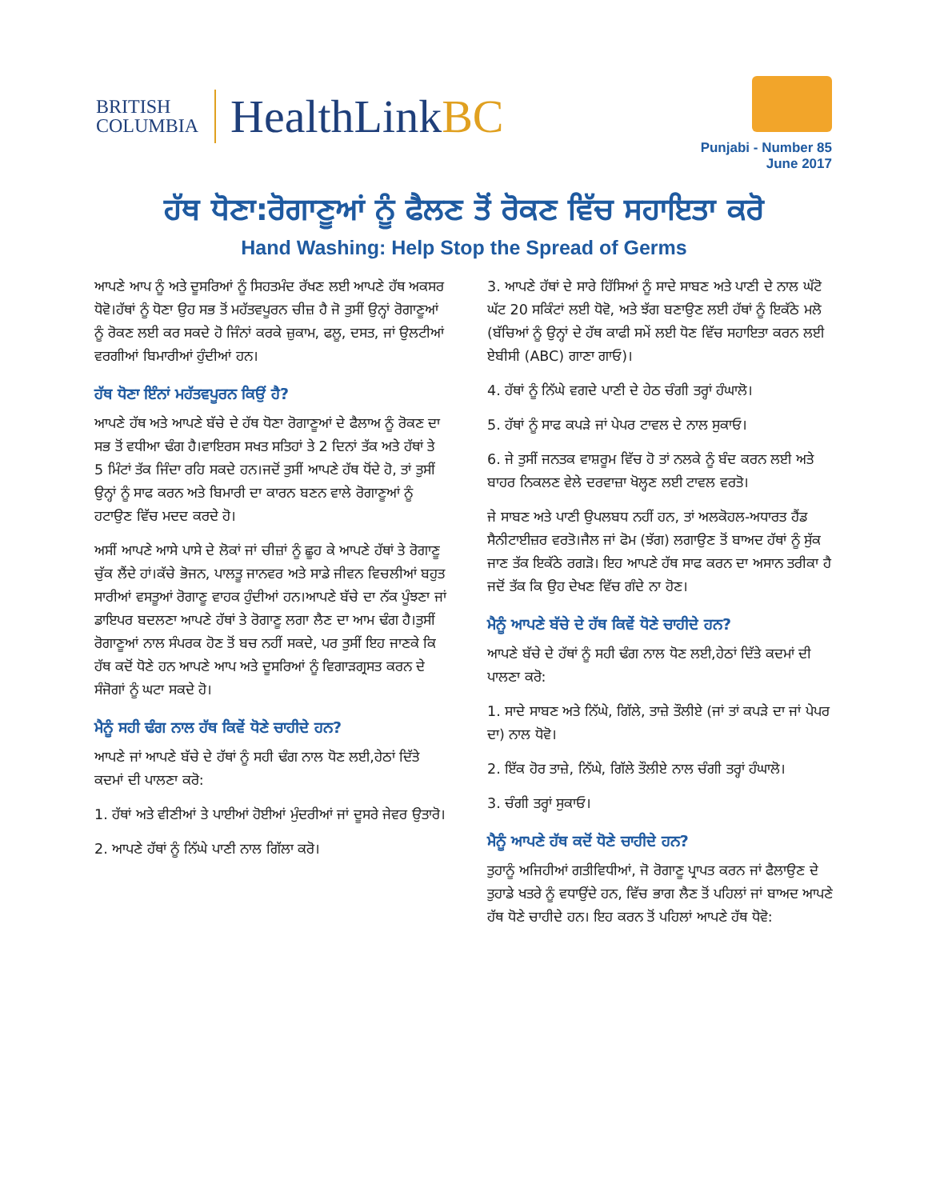BRITISH
COLUMBIA
HealthLinkBC
Punjabi - Number 85
June 2017
ਹੱਥ ਧੋਣਾ:ਰੋਗਾਣੂਆਂ ਨੂੰ ਫੈਲਣ ਤੋਂ ਰੋਕਣ ਵਿੱਚ ਸਹਾਇਤਾ ਕਰੋ
Hand Washing: Help Stop the Spread of Germs
ਆਪਣੇ ਆਪ ਨੂੰ ਅਤੇ ਦੂਸਰਿਆਂ ਨੂੰ ਸਿਹਤਮੰਦ ਰੱਖਣ ਲਈ ਆਪਣੇ ਹੱਥ ਅਕਸਰ ਧੋਵੋ।ਹੱਥਾਂ ਨੂੰ ਧੋਣਾ ਉਹ ਸਭ ਤੋਂ ਮਹੱਤਵਪੂਰਨ ਚੀਜ਼ ਹੈ ਜੋ ਤੁਸੀਂ ਉਨ੍ਹਾਂ ਰੋਗਾਣੂਆਂ ਨੂੰ ਰੋਕਣ ਲਈ ਕਰ ਸਕਦੇ ਹੋ ਜਿੰਨਾਂ ਕਰਕੇ ਜ਼ੁਕਾਮ, ਫਲੂ, ਦਸਤ, ਜਾਂ ਉਲਟੀਆਂ ਵਰਗੀਆਂ ਬਿਮਾਰੀਆਂ ਹੁੰਦੀਆਂ ਹਨ।
ਹੱਥ ਧੋਣਾ ਇੰਨਾਂ ਮਹੱਤਵਪੂਰਨ ਕਿਉਂ ਹੈ?
ਆਪਣੇ ਹੱਥ ਅਤੇ ਆਪਣੇ ਬੱਚੇ ਦੇ ਹੱਥ ਧੋਣਾ ਰੋਗਾਣੂਆਂ ਦੇ ਫੈਲਾਅ ਨੂੰ ਰੋਕਣ ਦਾ ਸਭ ਤੋਂ ਵਧੀਆ ਢੰਗ ਹੈ।ਵਾਇਰਸ ਸਖਤ ਸਤਿਹਾਂ ਤੇ 2 ਦਿਨਾਂ ਤੱਕ ਅਤੇ ਹੱਥਾਂ ਤੇ 5 ਮਿੰਟਾਂ ਤੱਕ ਜਿੰਦਾ ਰਹਿ ਸਕਦੇ ਹਨ।ਜਦੋਂ ਤੁਸੀਂ ਆਪਣੇ ਹੱਥ ਧੋਂਦੇ ਹੋ, ਤਾਂ ਤੁਸੀਂ ਉਨ੍ਹਾਂ ਨੂੰ ਸਾਫ ਕਰਨ ਅਤੇ ਬਿਮਾਰੀ ਦਾ ਕਾਰਨ ਬਣਨ ਵਾਲੇ ਰੋਗਾਣੂਆਂ ਨੂੰ ਹਟਾਉਣ ਵਿੱਚ ਮਦਦ ਕਰਦੇ ਹੋ।
ਅਸੀਂ ਆਪਣੇ ਆਸੇ ਪਾਸੇ ਦੇ ਲੋਕਾਂ ਜਾਂ ਚੀਜ਼ਾਂ ਨੂੰ ਛੂਹ ਕੇ ਆਪਣੇ ਹੱਥਾਂ ਤੇ ਰੋਗਾਣੂ ਚੁੱਕ ਲੈਂਦੇ ਹਾਂ।ਕੱਚੇ ਭੋਜਨ, ਪਾਲਤੂ ਜਾਨਵਰ ਅਤੇ ਸਾਡੇ ਜੀਵਨ ਵਿਚਲੀਆਂ ਬਹੁਤ ਸਾਰੀਆਂ ਵਸਤੂਆਂ ਰੋਗਾਣੂ ਵਾਹਕ ਹੁੰਦੀਆਂ ਹਨ।ਆਪਣੇ ਬੱਚੇ ਦਾ ਨੱਕ ਪੂੰਝਣਾ ਜਾਂ ਡਾਇਪਰ ਬਦਲਣਾ ਆਪਣੇ ਹੱਥਾਂ ਤੇ ਰੋਗਾਣੂ ਲਗਾ ਲੈਣ ਦਾ ਆਮ ਢੰਗ ਹੈ।ਤੁਸੀਂ ਰੋਗਾਣੂਆਂ ਨਾਲ ਸੰਪਰਕ ਹੋਣ ਤੋਂ ਬਚ ਨਹੀਂ ਸਕਦੇ, ਪਰ ਤੁਸੀਂ ਇਹ ਜਾਣਕੇ ਕਿ ਹੱਥ ਕਦੋਂ ਧੋਣੇ ਹਨ ਆਪਣੇ ਆਪ ਅਤੇ ਦੂਸਰਿਆਂ ਨੂੰ ਵਿਗਾੜਗ੍ਰਸਤ ਕਰਨ ਦੇ ਸੰਜੋਗਾਂ ਨੂੰ ਘਟਾ ਸਕਦੇ ਹੋ।
ਮੈਨੂੰ ਸਹੀ ਢੰਗ ਨਾਲ ਹੱਥ ਕਿਵੇਂ ਧੋਣੇ ਚਾਹੀਦੇ ਹਨ?
ਆਪਣੇ ਜਾਂ ਆਪਣੇ ਬੱਚੇ ਦੇ ਹੱਥਾਂ ਨੂੰ ਸਹੀ ਢੰਗ ਨਾਲ ਧੋਣ ਲਈ,ਹੇਠਾਂ ਦਿੱਤੇ ਕਦਮਾਂ ਦੀ ਪਾਲਣਾ ਕਰੋ:
1. ਹੱਥਾਂ ਅਤੇ ਵੀਣੀਆਂ ਤੇ ਪਾਈਆਂ ਹੋਈਆਂ ਮੁੰਦਰੀਆਂ ਜਾਂ ਦੂਸਰੇ ਜੇਵਰ ਉਤਾਰੋ।
2. ਆਪਣੇ ਹੱਥਾਂ ਨੂੰ ਨਿੱਘੇ ਪਾਣੀ ਨਾਲ ਗਿੱਲਾ ਕਰੋ।
3. ਆਪਣੇ ਹੱਥਾਂ ਦੇ ਸਾਰੇ ਹਿੱਸਿਆਂ ਨੂੰ ਸਾਦੇ ਸਾਬਣ ਅਤੇ ਪਾਣੀ ਦੇ ਨਾਲ ਘੱਟੋ ਘੱਟ 20 ਸਕਿੰਟਾਂ ਲਈ ਧੋਵੋ, ਅਤੇ ਝੱਗ ਬਣਾਉਣ ਲਈ ਹੱਥਾਂ ਨੂੰ ਇਕੱਠੇ ਮਲੋ (ਬੱਚਿਆਂ ਨੂੰ ਉਨ੍ਹਾਂ ਦੇ ਹੱਥ ਕਾਫੀ ਸਮੇਂ ਲਈ ਧੋਣ ਵਿੱਚ ਸਹਾਇਤਾ ਕਰਨ ਲਈ ਏਬੀਸੀ (ABC) ਗਾਣਾ ਗਾਓ)।
4. ਹੱਥਾਂ ਨੂੰ ਨਿੱਘੇ ਵਗਦੇ ਪਾਣੀ ਦੇ ਹੇਠ ਚੰਗੀ ਤਰ੍ਹਾਂ ਹੰਘਾਲੋ।
5. ਹੱਥਾਂ ਨੂੰ ਸਾਫ ਕਪੜੇ ਜਾਂ ਪੇਪਰ ਟਾਵਲ ਦੇ ਨਾਲ ਸੁਕਾਓ।
6. ਜੇ ਤੁਸੀਂ ਜਨਤਕ ਵਾਸ਼ਰੂਮ ਵਿੱਚ ਹੋ ਤਾਂ ਨਲਕੇ ਨੂੰ ਬੰਦ ਕਰਨ ਲਈ ਅਤੇ ਬਾਹਰ ਨਿਕਲਣ ਵੇਲੇ ਦਰਵਾਜ਼ਾ ਖੋਲ੍ਹਣ ਲਈ ਟਾਵਲ ਵਰਤੋ।
ਜੇ ਸਾਬਣ ਅਤੇ ਪਾਣੀ ਉਪਲਬਧ ਨਹੀਂ ਹਨ, ਤਾਂ ਅਲਕੋਹਲ-ਅਧਾਰਤ ਹੈਂਡ ਸੈਨੀਟਾਈਜ਼ਰ ਵਰਤੋ।ਜੈਲ ਜਾਂ ਫੋਮ (ਝੱਗ) ਲਗਾਉਣ ਤੋਂ ਬਾਅਦ ਹੱਥਾਂ ਨੂੰ ਸੁੱਕ ਜਾਣ ਤੱਕ ਇਕੱਠੇ ਰਗੜੋ। ਇਹ ਆਪਣੇ ਹੱਥ ਸਾਫ ਕਰਨ ਦਾ ਅਸਾਨ ਤਰੀਕਾ ਹੈ ਜਦੋਂ ਤੱਕ ਕਿ ਉਹ ਦੇਖਣ ਵਿੱਚ ਗੰਦੇ ਨਾ ਹੋਣ।
ਮੈਨੂੰ ਆਪਣੇ ਬੱਚੇ ਦੇ ਹੱਥ ਕਿਵੇਂ ਧੋਣੇ ਚਾਹੀਦੇ ਹਨ?
ਆਪਣੇ ਬੱਚੇ ਦੇ ਹੱਥਾਂ ਨੂੰ ਸਹੀ ਢੰਗ ਨਾਲ ਧੋਣ ਲਈ,ਹੇਠਾਂ ਦਿੱਤੇ ਕਦਮਾਂ ਦੀ ਪਾਲਣਾ ਕਰੋ:
1. ਸਾਦੇ ਸਾਬਣ ਅਤੇ ਨਿੱਘੇ, ਗਿੱਲੇ, ਤਾਜ਼ੇ ਤੌਲੀਏ (ਜਾਂ ਤਾਂ ਕਪੜੇ ਦਾ ਜਾਂ ਪੇਪਰ ਦਾ) ਨਾਲ ਧੋਵੋ।
2. ਇੱਕ ਹੋਰ ਤਾਜ਼ੇ, ਨਿੱਘੇ, ਗਿੱਲੇ ਤੌਲੀਏ ਨਾਲ ਚੰਗੀ ਤਰ੍ਹਾਂ ਹੰਘਾਲੋ।
3. ਚੰਗੀ ਤਰ੍ਹਾਂ ਸੁਕਾਓ।
ਮੈਨੂੰ ਆਪਣੇ ਹੱਥ ਕਦੋਂ ਧੋਣੇ ਚਾਹੀਦੇ ਹਨ?
ਤੁਹਾਨੂੰ ਅਜਿਹੀਆਂ ਗਤੀਵਿਧੀਆਂ, ਜੋ ਰੋਗਾਣੂ ਪ੍ਰਾਪਤ ਕਰਨ ਜਾਂ ਫੈਲਾਉਣ ਦੇ ਤੁਹਾਡੇ ਖਤਰੇ ਨੂੰ ਵਧਾਉਂਦੇ ਹਨ, ਵਿੱਚ ਭਾਗ ਲੈਣ ਤੋਂ ਪਹਿਲਾਂ ਜਾਂ ਬਾਅਦ ਆਪਣੇ ਹੱਥ ਧੋਣੇ ਚਾਹੀਦੇ ਹਨ। ਇਹ ਕਰਨ ਤੋਂ ਪਹਿਲਾਂ ਆਪਣੇ ਹੱਥ ਧੋਵੋ: